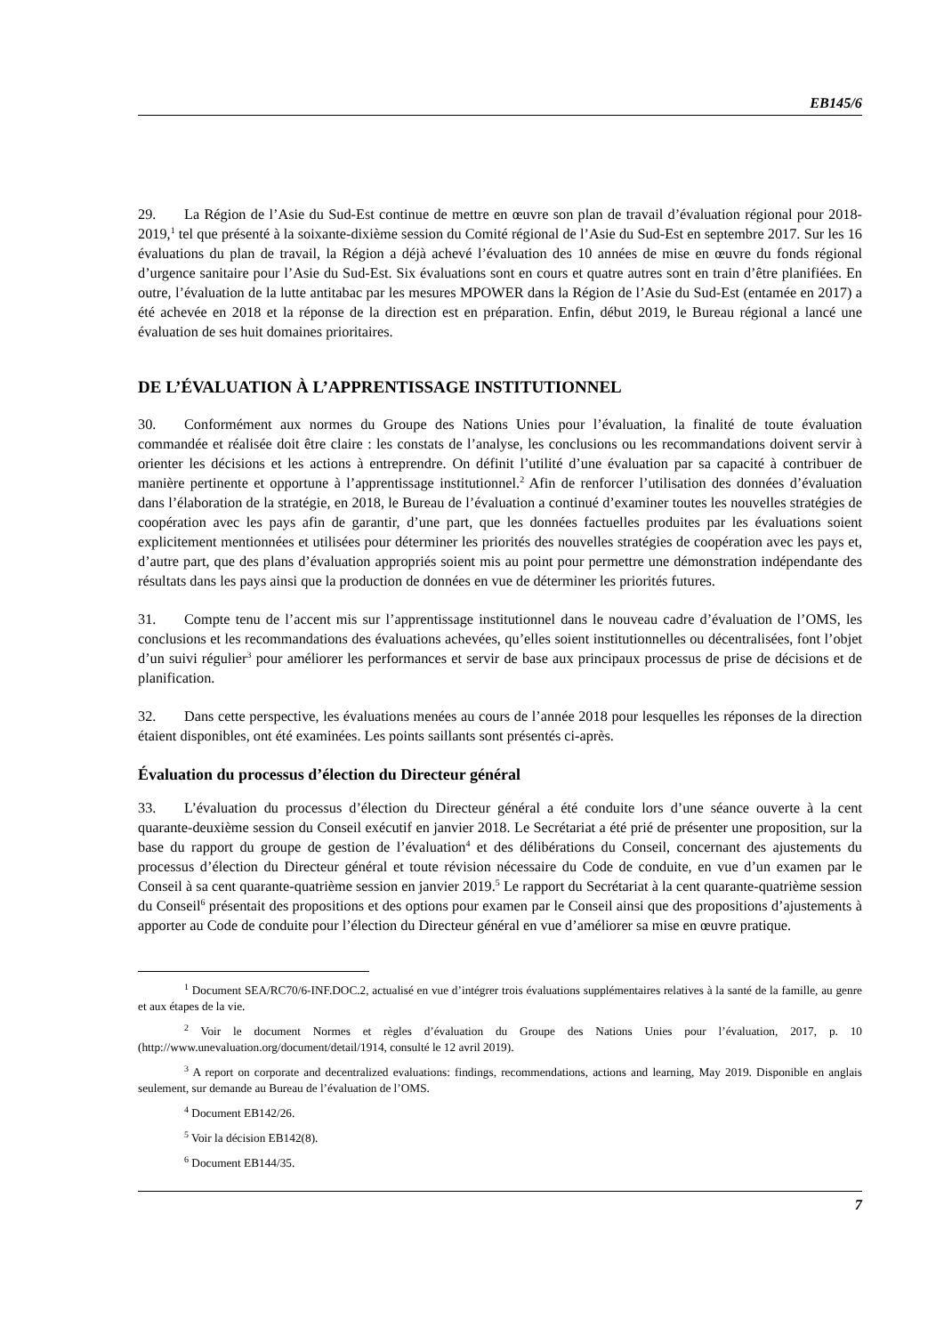EB145/6
29. La Région de l’Asie du Sud-Est continue de mettre en œuvre son plan de travail d’évaluation régional pour 2018-2019,<sup>1</sup> tel que présenté à la soixante-dixième session du Comité régional de l’Asie du Sud-Est en septembre 2017. Sur les 16 évaluations du plan de travail, la Région a déjà achevé l’évaluation des 10 années de mise en œuvre du fonds régional d’urgence sanitaire pour l’Asie du Sud-Est. Six évaluations sont en cours et quatre autres sont en train d’être planifiées. En outre, l’évaluation de la lutte antitabac par les mesures MPOWER dans la Région de l’Asie du Sud-Est (entamée en 2017) a été achevée en 2018 et la réponse de la direction est en préparation. Enfin, début 2019, le Bureau régional a lancé une évaluation de ses huit domaines prioritaires.
DE L’ÉVALUATION À L’APPRENTISSAGE INSTITUTIONNEL
30. Conformément aux normes du Groupe des Nations Unies pour l’évaluation, la finalité de toute évaluation commandée et réalisée doit être claire : les constats de l’analyse, les conclusions ou les recommandations doivent servir à orienter les décisions et les actions à entreprendre. On définit l’utilité d’une évaluation par sa capacité à contribuer de manière pertinente et opportune à l’apprentissage institutionnel.<sup>2</sup> Afin de renforcer l’utilisation des données d’évaluation dans l’élaboration de la stratégie, en 2018, le Bureau de l’évaluation a continué d’examiner toutes les nouvelles stratégies de coopération avec les pays afin de garantir, d’une part, que les données factuelles produites par les évaluations soient explicitement mentionnées et utilisées pour déterminer les priorités des nouvelles stratégies de coopération avec les pays et, d’autre part, que des plans d’évaluation appropriés soient mis au point pour permettre une démonstration indépendante des résultats dans les pays ainsi que la production de données en vue de déterminer les priorités futures.
31. Compte tenu de l’accent mis sur l’apprentissage institutionnel dans le nouveau cadre d’évaluation de l’OMS, les conclusions et les recommandations des évaluations achevées, qu’elles soient institutionnelles ou décentralisées, font l’objet d’un suivi régulier<sup>3</sup> pour améliorer les performances et servir de base aux principaux processus de prise de décisions et de planification.
32. Dans cette perspective, les évaluations menées au cours de l’année 2018 pour lesquelles les réponses de la direction étaient disponibles, ont été examinées. Les points saillants sont présentés ci-après.
Évaluation du processus d’élection du Directeur général
33. L’évaluation du processus d’élection du Directeur général a été conduite lors d’une séance ouverte à la cent quarante-deuxième session du Conseil exécutif en janvier 2018. Le Secrétariat a été prié de présenter une proposition, sur la base du rapport du groupe de gestion de l’évaluation<sup>4</sup> et des délibérations du Conseil, concernant des ajustements du processus d’élection du Directeur général et toute révision nécessaire du Code de conduite, en vue d’un examen par le Conseil à sa cent quarante-quatrième session en janvier 2019.<sup>5</sup> Le rapport du Secrétariat à la cent quarante-quatrième session du Conseil<sup>6</sup> présentait des propositions et des options pour examen par le Conseil ainsi que des propositions d’ajustements à apporter au Code de conduite pour l’élection du Directeur général en vue d’améliorer sa mise en œuvre pratique.
<sup>1</sup> Document SEA/RC70/6-INF.DOC.2, actualisé en vue d’intégrer trois évaluations supplémentaires relatives à la santé de la famille, au genre et aux étapes de la vie.
<sup>2</sup> Voir le document Normes et règles d’évaluation du Groupe des Nations Unies pour l’évaluation, 2017, p. 10 (http://www.unevaluation.org/document/detail/1914, consulté le 12 avril 2019).
<sup>3</sup> A report on corporate and decentralized evaluations: findings, recommendations, actions and learning, May 2019. Disponible en anglais seulement, sur demande au Bureau de l’évaluation de l’OMS.
<sup>4</sup> Document EB142/26.
<sup>5</sup> Voir la décision EB142(8).
<sup>6</sup> Document EB144/35.
7